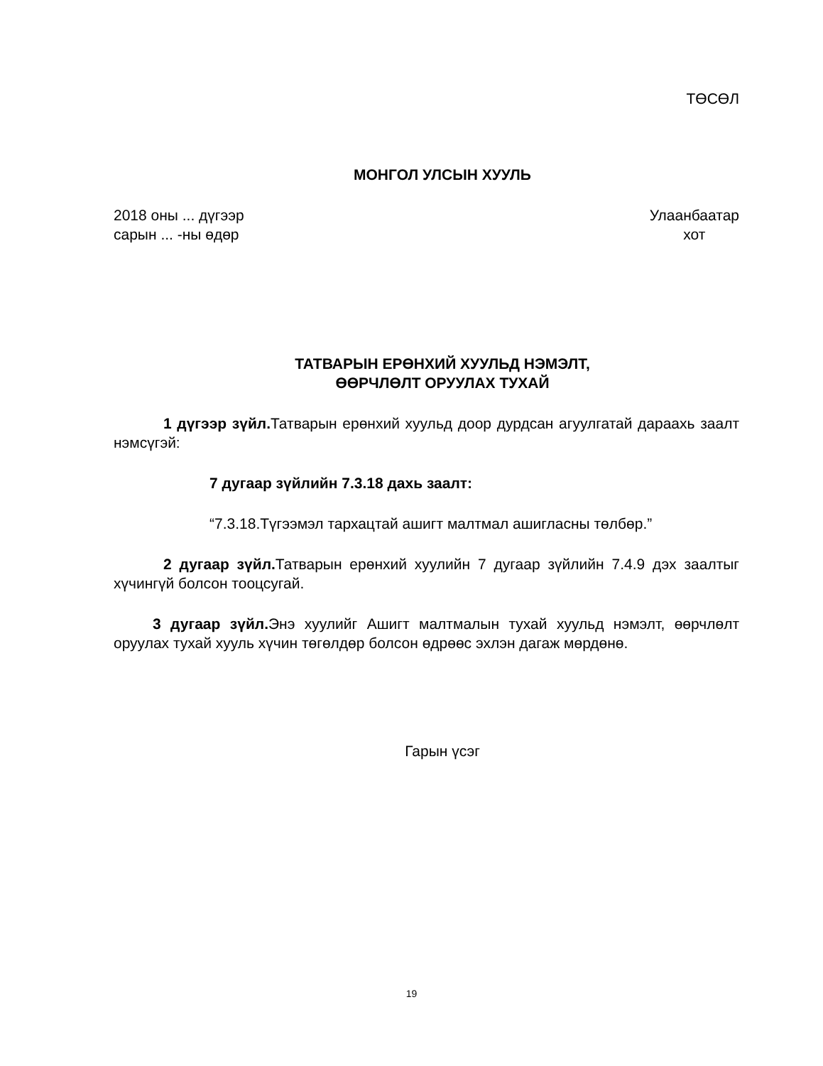ТӨСӨЛ
МОНГОЛ УЛСЫН ХУУЛЬ
2018 оны ... дүгээр
сарын ... -ны өдөр
Улаанбаатар
хот
ТАТВАРЫН ЕРӨНХИЙ ХУУЛЬД НЭМЭЛТ,
ӨӨРЧЛӨЛТ ОРУУЛАХ ТУХАЙ
1 дүгээр зүйл. Татварын ерөнхий хуульд доор дурдсан агуулгатай дараахь заалт нэмсүгэй:
7 дугаар зүйлийн 7.3.18 дахь заалт:
“7.3.18.Түгээмэл тархацтай ашигт малтмал ашигласны төлбөр.”
2 дугаар зүйл. Татварын ерөнхий хуулийн 7 дугаар зүйлийн 7.4.9 дэх заалтыг хүчингүй болсон тооцсугай.
3 дугаар зүйл. Энэ хуулийг Ашигт малтмалын тухай хуульд нэмэлт, өөрчлөлт оруулах тухай хууль хүчин төгөлдөр болсон өдрөөс эхлэн дагаж мөрдөнө.
Гарын үсэг
19